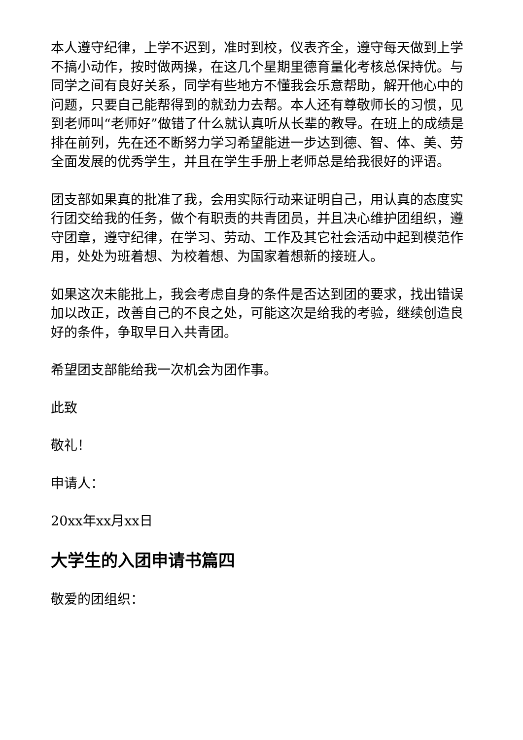本人遵守纪律，上学不迟到，准时到校，仪表齐全，遵守每天做到上学不搞小动作，按时做两操，在这几个星期里德育量化考核总保持优。与同学之间有良好关系，同学有些地方不懂我会乐意帮助，解开他心中的问题，只要自己能帮得到的就劲力去帮。本人还有尊敬师长的习惯，见到老师叫“老师好”做错了什么就认真听从长辈的教导。在班上的成绩是排在前列，先在还不断努力学习希望能进一步达到德、智、体、美、劳全面发展的优秀学生，并且在学生手册上老师总是给我很好的评语。
团支部如果真的批准了我，会用实际行动来证明自己，用认真的态度实行团交给我的任务，做个有职责的共青团员，并且决心维护团组织，遵守团章，遵守纪律，在学习、劳动、工作及其它社会活动中起到模范作用，处处为班着想、为校着想、为国家着想新的接班人。
如果这次未能批上，我会考虑自身的条件是否达到团的要求，找出错误加以改正，改善自己的不良之处，可能这次是给我的考验，继续创造良好的条件，争取早日入共青团。
希望团支部能给我一次机会为团作事。
此致
敬礼！
申请人：
20xx年xx月xx日
大学生的入团申请书篇四
敬爱的团组织：